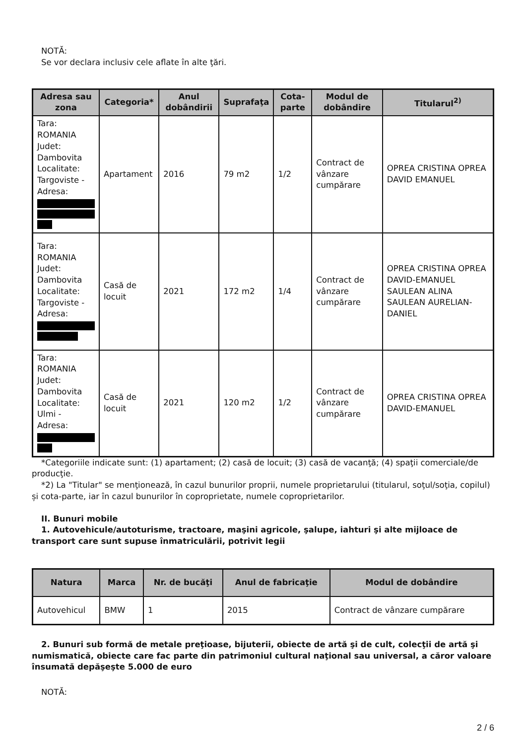NOTĂ:
Se vor declara inclusiv cele aflate în alte ţări.
| Adresa sau zona | Categoria* | Anul dobândirii | Suprafaţa | Cota-parte | Modul de dobândire | Titularul<sup>2)</sup> |
| --- | --- | --- | --- | --- | --- | --- |
| Tara: ROMANIA Judet: Dambovita Localitate: Targoviste - Adresa: | Apartament | 2016 | 79 m2 | 1/2 | Contract de vânzare cumpărare | OPREA CRISTINA OPREA DAVID EMANUEL |
| Tara: ROMANIA Judet: Dambovita Localitate: Targoviste - Adresa: | Casă de locuit | 2021 | 172 m2 | 1/4 | Contract de vânzare cumpărare | OPREA CRISTINA OPREA DAVID-EMANUEL SAULEAN ALINA SAULEAN AURELIAN-DANIEL |
| Tara: ROMANIA Judet: Dambovita Localitate: Ulmi - Adresa: | Casă de locuit | 2021 | 120 m2 | 1/2 | Contract de vânzare cumpărare | OPREA CRISTINA OPREA DAVID-EMANUEL |
*Categoriile indicate sunt: (1) apartament; (2) casă de locuit; (3) casă de vacanţă; (4) spaţii comerciale/de producţie.
*2) La "Titular" se menţionează, în cazul bunurilor proprii, numele proprietarului (titularul, soţul/soţia, copilul) și cota-parte, iar în cazul bunurilor în coproprietate, numele coproprietarilor.
II. Bunuri mobile
1. Autovehicule/autoturisme, tractoare, maşini agricole, şalupe, iahturi şi alte mijloace de transport care sunt supuse înmatriculării, potrivit legii
| Natura | Marca | Nr. de bucăţi | Anul de fabricaţie | Modul de dobândire |
| --- | --- | --- | --- | --- |
| Autovehicul | BMW | 1 | 2015 | Contract de vânzare cumpărare |
2. Bunuri sub formă de metale preţioase, bijuterii, obiecte de artă şi de cult, colecţii de artă şi numismatică, obiecte care fac parte din patrimoniul cultural naţional sau universal, a căror valoare însumată depăşeşte 5.000 de euro
NOTĂ:
2 / 6